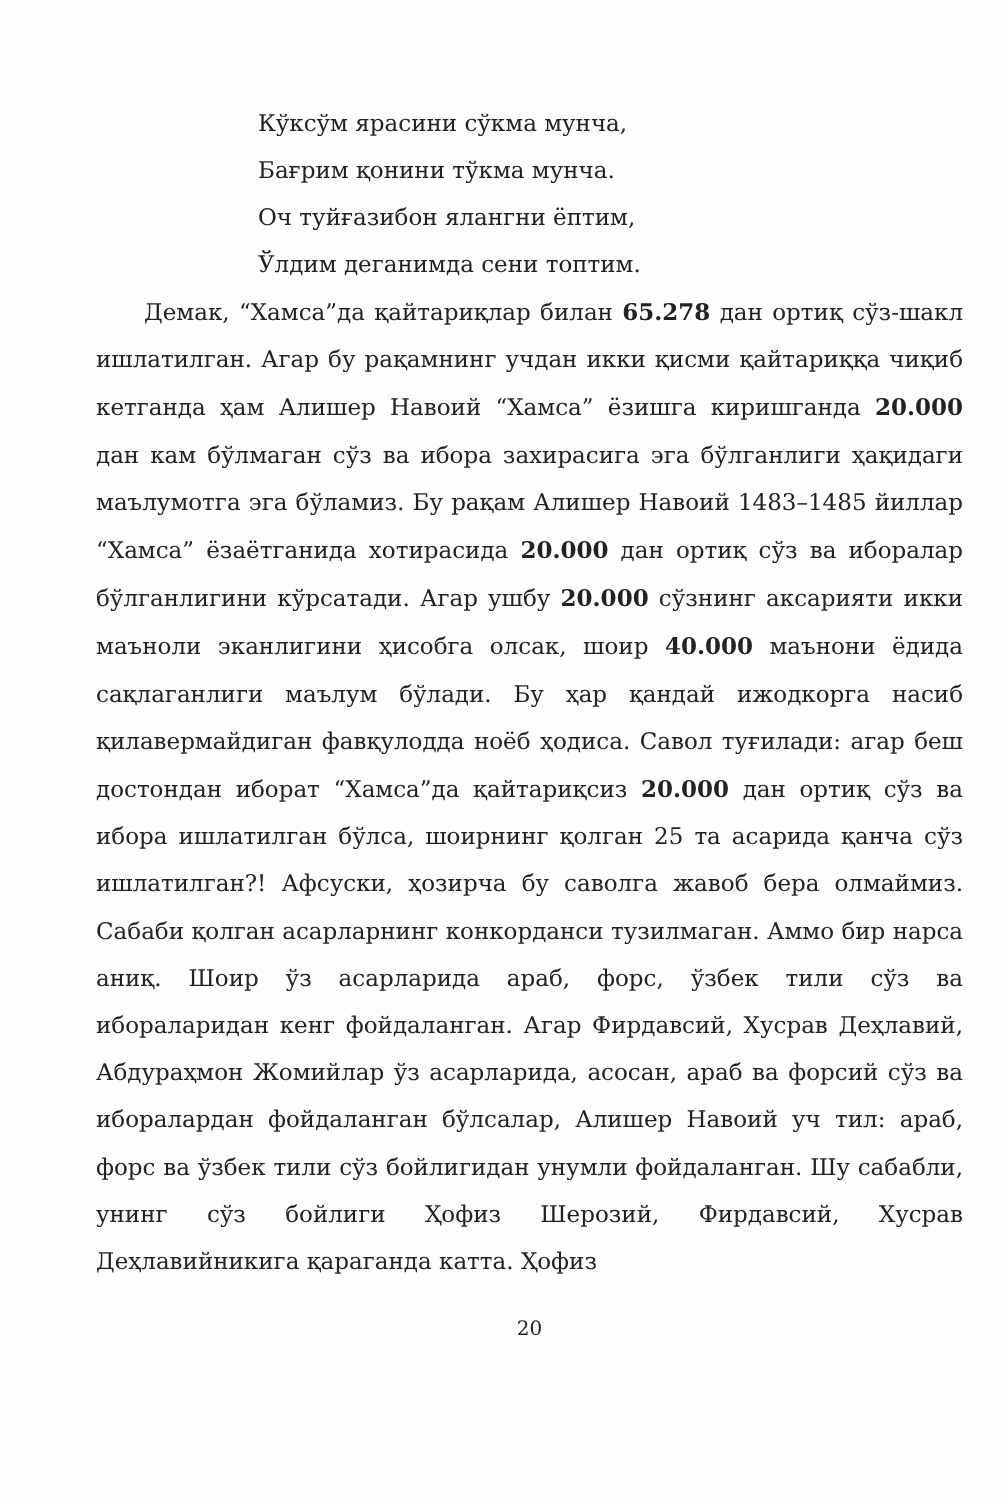Кўксўм ярасини сўкма мунча,
Бағрим қонини тўкма мунча.
Оч туйғазибон ялангни ёптим,
Ўлдим деганимда сени топтим.
Демак, “Хамса”да қайтариқлар билан 65.278 дан ортиқ сўз-шакл ишлатилган. Агар бу рақамнинг учдан икки қисми қайтариққа чиқиб кетганда ҳам Алишер Навоий “Хамса” ёзишга киришганда 20.000 дан кам бўлмаган сўз ва ибора захирасига эга бўлганлиги ҳақидаги маълумотга эга бўламиз. Бу рақам Алишер Навоий 1483–1485 йиллар “Хамса” ёзаётганида хотирасида 20.000 дан ортиқ сўз ва иборалар бўлганлигини кўрсатади. Агар ушбу 20.000 сўзнинг аксарияти икки маъноли эканлигини ҳисобга олсак, шоир 40.000 маънони ёдида сақлаганлиги маълум бўлади. Бу ҳар қандай ижодкорга насиб қилавермайдиган фавқулодда ноёб ҳодиса. Савол туғилади: агар беш достондан иборат “Хамса”да қайтариқсиз 20.000 дан ортиқ сўз ва ибора ишлатилган бўлса, шоирнинг қолган 25 та асарида қанча сўз ишлатилган?! Афсуски, ҳозирча бу саволга жавоб бера олмаймиз. Сабаби қолган асарларнинг конкорданси тузилмаган. Аммо бир нарса аниқ. Шоир ўз асарларида араб, форс, ўзбек тили сўз ва ибораларидан кенг фойдаланган. Агар Фирдавсий, Хусрав Деҳлавий, Абдураҳмон Жомийлар ўз асарларида, асосан, араб ва форсий сўз ва иборалардан фойдаланган бўлсалар, Алишер Навоий уч тил: араб, форс ва ўзбек тили сўз бойлигидан унумли фойдаланган. Шу сабабли, унинг сўз бойлиги Ҳофиз Шерозий, Фирдавсий, Хусрав Деҳлавийникига қараганда катта. Ҳофиз
20